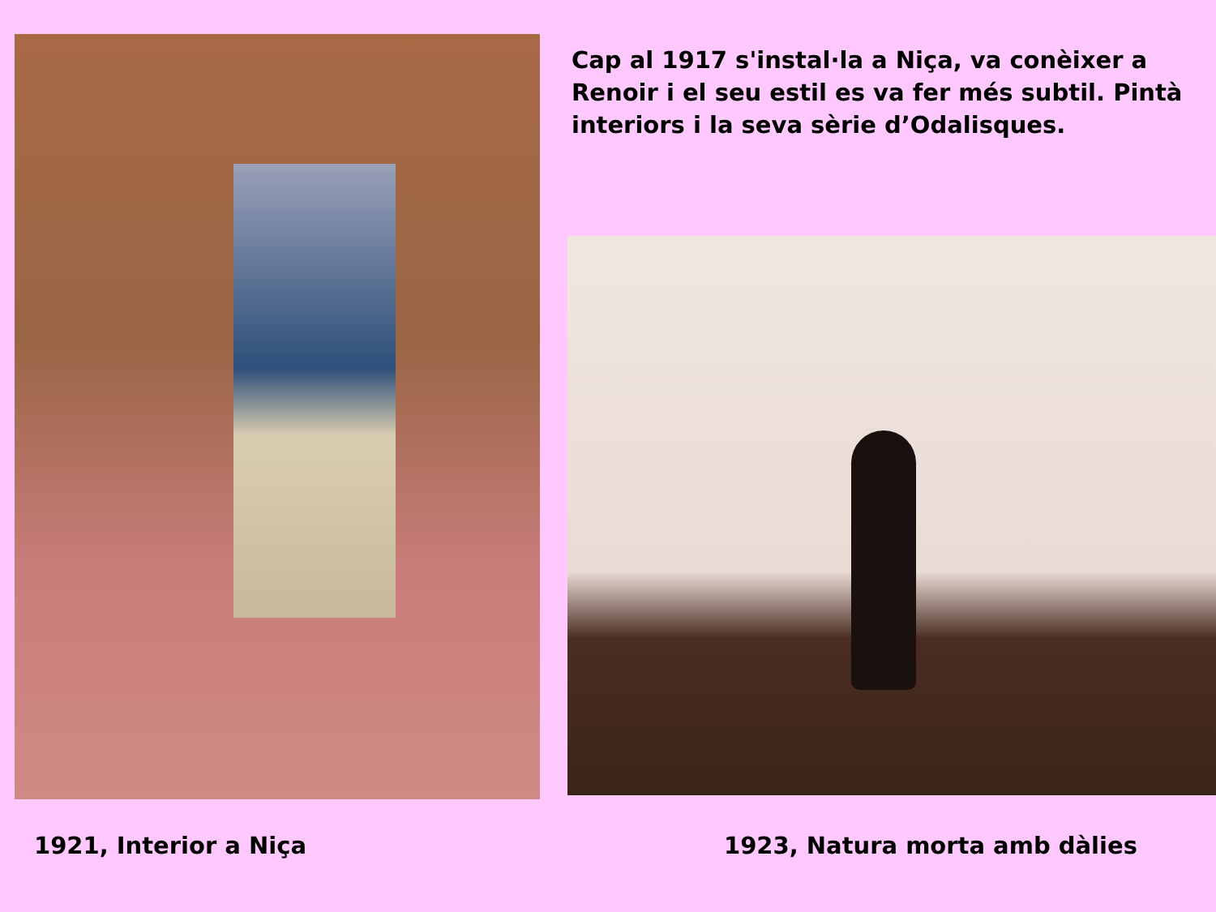Cap al 1917 s'instal·la a Niça, va conèixer a Renoir i el seu estil es va fer més subtil. Pintà interiors i la seva sèrie d’Odalisques.
1921, Interior a Niça 1923, Natura morta amb dàlies